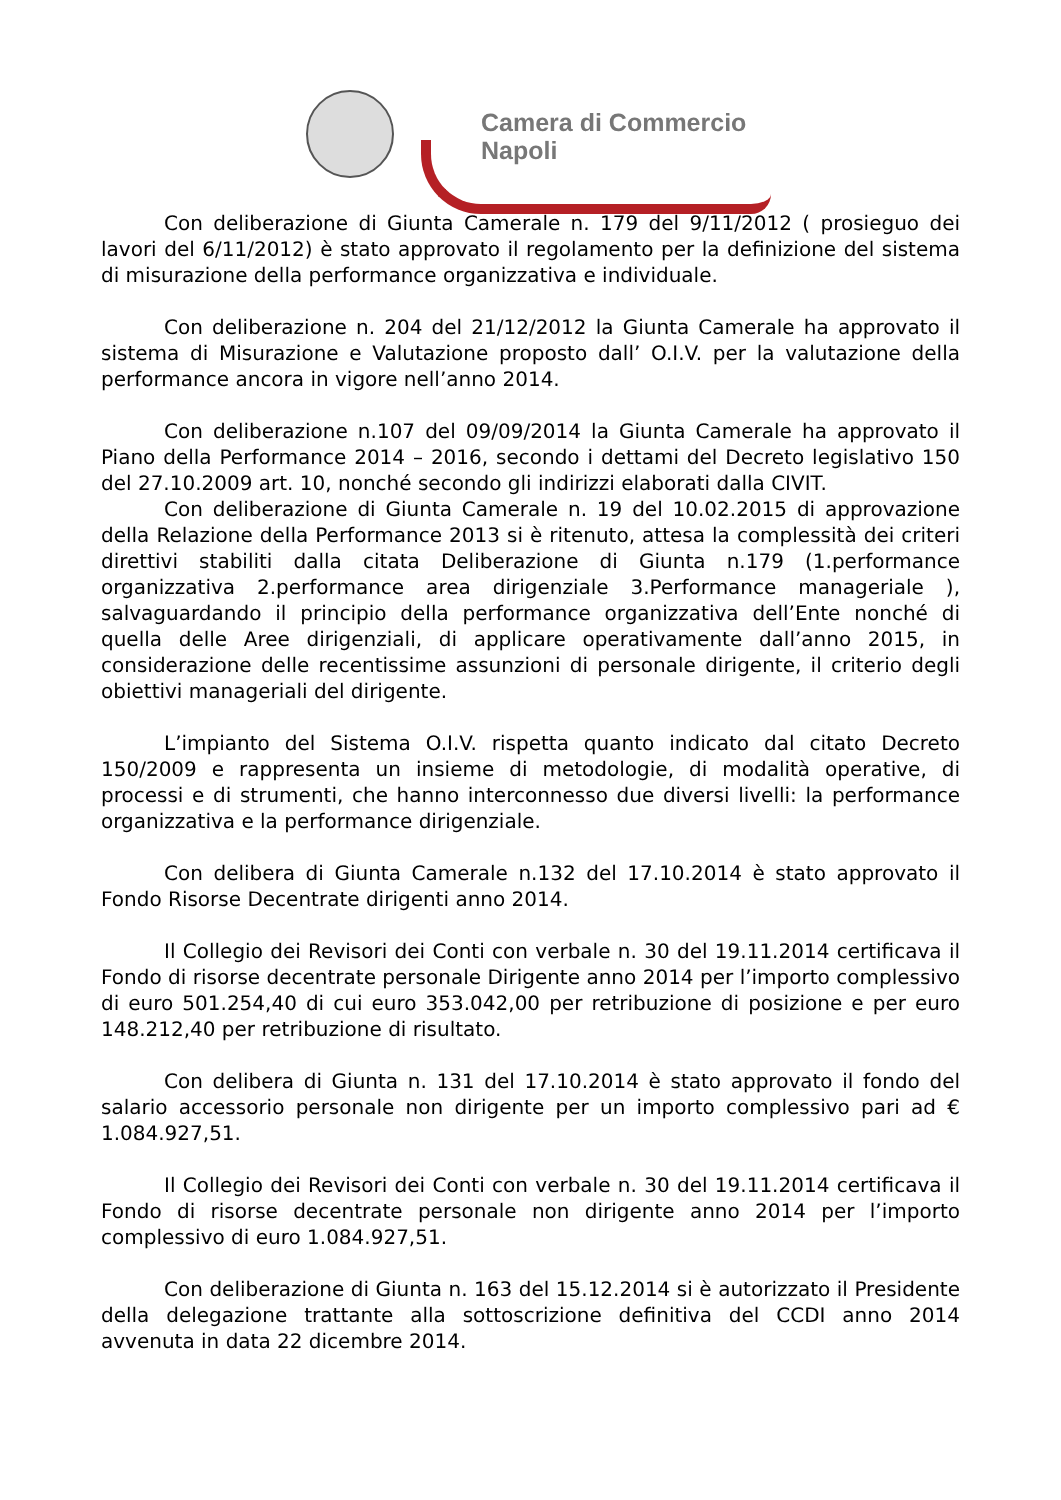Camera di Commercio
Napoli
Con deliberazione di Giunta Camerale n. 179 del 9/11/2012 ( prosieguo dei lavori del 6/11/2012) è stato approvato il regolamento per la definizione del sistema di misurazione della performance organizzativa e individuale.
Con deliberazione n. 204 del 21/12/2012 la Giunta Camerale ha approvato il sistema di Misurazione e Valutazione proposto dall’ O.I.V. per la valutazione della performance ancora in vigore nell’anno 2014.
Con deliberazione n.107 del 09/09/2014 la Giunta Camerale ha approvato il Piano della Performance 2014 – 2016, secondo i dettami del Decreto legislativo 150 del 27.10.2009 art. 10, nonché secondo gli indirizzi elaborati dalla CIVIT.
Con deliberazione di Giunta Camerale n. 19 del 10.02.2015 di approvazione della Relazione della Performance 2013 si è ritenuto, attesa la complessità dei criteri direttivi stabiliti dalla citata Deliberazione di Giunta n.179 (1.performance organizzativa 2.performance area dirigenziale 3.Performance manageriale ), salvaguardando il principio della performance organizzativa dell’Ente nonché di quella delle Aree dirigenziali, di applicare operativamente dall’anno 2015, in considerazione delle recentissime assunzioni di personale dirigente, il criterio degli obiettivi manageriali del dirigente.
L’impianto del Sistema O.I.V. rispetta quanto indicato dal citato Decreto 150/2009 e rappresenta un insieme di metodologie, di modalità operative, di processi e di strumenti, che hanno interconnesso due diversi livelli: la performance organizzativa e la performance dirigenziale.
Con delibera di Giunta Camerale n.132 del 17.10.2014 è stato approvato il Fondo Risorse Decentrate dirigenti anno 2014.
Il Collegio dei Revisori dei Conti con verbale n. 30 del 19.11.2014 certificava il Fondo di risorse decentrate personale Dirigente anno 2014 per l’importo complessivo di euro 501.254,40 di cui euro 353.042,00 per retribuzione di posizione e per euro 148.212,40 per retribuzione di risultato.
Con delibera di Giunta n. 131 del 17.10.2014 è stato approvato il fondo del salario accessorio personale non dirigente per un importo complessivo pari ad € 1.084.927,51.
Il Collegio dei Revisori dei Conti con verbale n. 30 del 19.11.2014 certificava il Fondo di risorse decentrate personale non dirigente anno 2014 per l’importo complessivo di euro 1.084.927,51.
Con deliberazione di Giunta n. 163 del 15.12.2014 si è autorizzato il Presidente della delegazione trattante alla sottoscrizione definitiva del CCDI anno 2014 avvenuta in data 22 dicembre 2014.